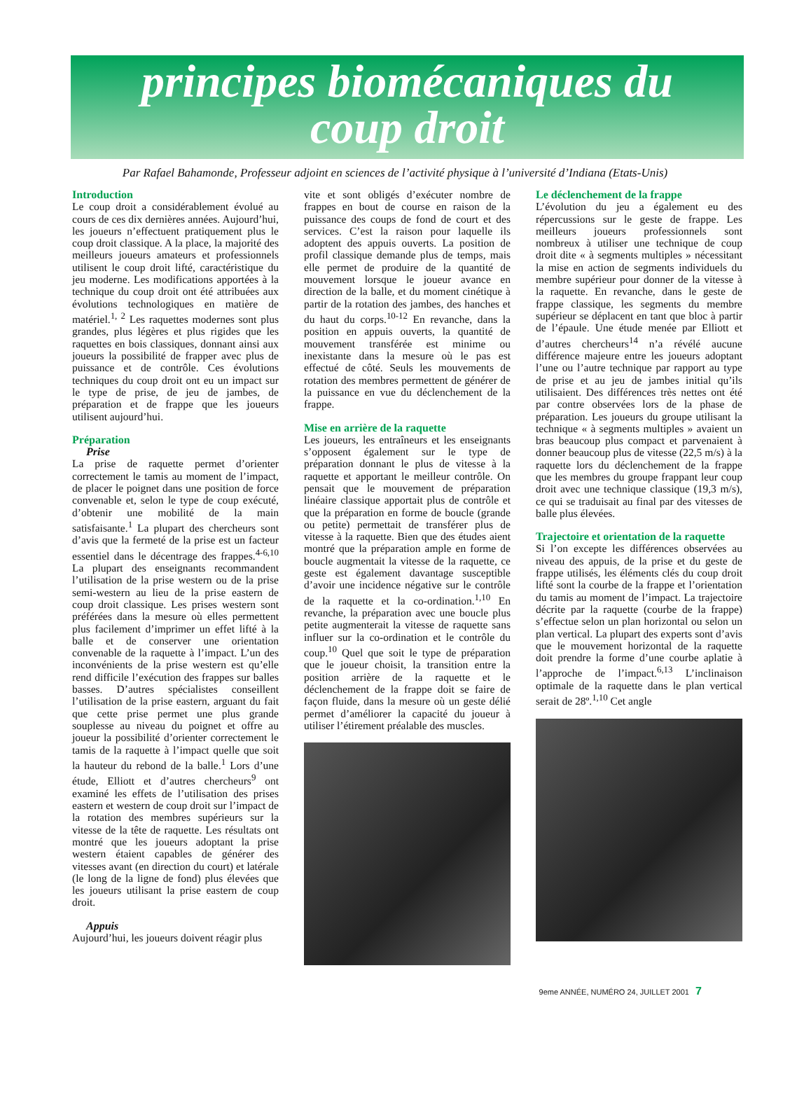principes biomécaniques du
coup droit
Par Rafael Bahamonde, Professeur adjoint en sciences de l’activité physique à l’université d’Indiana (Etats-Unis)
Introduction
Le coup droit a considérablement évolué au cours de ces dix dernières années. Aujourd’hui, les joueurs n’effectuent pratiquement plus le coup droit classique. A la place, la majorité des meilleurs joueurs amateurs et professionnels utilisent le coup droit lifté, caractéristique du jeu moderne. Les modifications apportées à la technique du coup droit ont été attribuées aux évolutions technologiques en matière de matériel.<sup>1, 2</sup> Les raquettes modernes sont plus grandes, plus légères et plus rigides que les raquettes en bois classiques, donnant ainsi aux joueurs la possibilité de frapper avec plus de puissance et de contrôle. Ces évolutions techniques du coup droit ont eu un impact sur le type de prise, de jeu de jambes, de préparation et de frappe que les joueurs utilisent aujourd’hui.
Préparation
Prise
La prise de raquette permet d’orienter correctement le tamis au moment de l’impact, de placer le poignet dans une position de force convenable et, selon le type de coup exécuté, d’obtenir une mobilité de la main satisfaisante.<sup>1</sup> La plupart des chercheurs sont d’avis que la fermeté de la prise est un facteur essentiel dans le décentrage des frappes.<sup>4-6,10</sup> La plupart des enseignants recommandent l’utilisation de la prise western ou de la prise semi-western au lieu de la prise eastern de coup droit classique. Les prises western sont préférées dans la mesure où elles permettent plus facilement d’imprimer un effet lifté à la balle et de conserver une orientation convenable de la raquette à l’impact. L’un des inconvénients de la prise western est qu’elle rend difficile l’exécution des frappes sur balles basses. D’autres spécialistes conseillent l’utilisation de la prise eastern, arguant du fait que cette prise permet une plus grande souplesse au niveau du poignet et offre au joueur la possibilité d’orienter correctement le tamis de la raquette à l’impact quelle que soit la hauteur du rebond de la balle.<sup>1</sup> Lors d’une étude, Elliott et d’autres chercheurs<sup>9</sup> ont examiné les effets de l’utilisation des prises eastern et western de coup droit sur l’impact de la rotation des membres supérieurs sur la vitesse de la tête de raquette. Les résultats ont montré que les joueurs adoptant la prise western étaient capables de générer des vitesses avant (en direction du court) et latérale (le long de la ligne de fond) plus élevées que les joueurs utilisant la prise eastern de coup droit.
Appuis
Aujourd’hui, les joueurs doivent réagir plus
vite et sont obligés d’exécuter nombre de frappes en bout de course en raison de la puissance des coups de fond de court et des services. C’est la raison pour laquelle ils adoptent des appuis ouverts. La position de profil classique demande plus de temps, mais elle permet de produire de la quantité de mouvement lorsque le joueur avance en direction de la balle, et du moment cinétique à partir de la rotation des jambes, des hanches et du haut du corps.<sup>10-12</sup> En revanche, dans la position en appuis ouverts, la quantité de mouvement transférée est minime ou inexistante dans la mesure où le pas est effectué de côté. Seuls les mouvements de rotation des membres permettent de générer de la puissance en vue du déclenchement de la frappe.
Mise en arrière de la raquette
Les joueurs, les entraîneurs et les enseignants s’opposent également sur le type de préparation donnant le plus de vitesse à la raquette et apportant le meilleur contrôle. On pensait que le mouvement de préparation linéaire classique apportait plus de contrôle et que la préparation en forme de boucle (grande ou petite) permettait de transférer plus de vitesse à la raquette. Bien que des études aient montré que la préparation ample en forme de boucle augmentait la vitesse de la raquette, ce geste est également davantage susceptible d’avoir une incidence négative sur le contrôle de la raquette et la co-ordination.<sup>1,10</sup> En revanche, la préparation avec une boucle plus petite augmenterait la vitesse de raquette sans influer sur la co-ordination et le contrôle du coup.<sup>10</sup> Quel que soit le type de préparation que le joueur choisit, la transition entre la position arrière de la raquette et le déclenchement de la frappe doit se faire de façon fluide, dans la mesure où un geste délié permet d’améliorer la capacité du joueur à utiliser l’étirement préalable des muscles.
Le déclenchement de la frappe
L’évolution du jeu a également eu des répercussions sur le geste de frappe. Les meilleurs joueurs professionnels sont nombreux à utiliser une technique de coup droit dite « à segments multiples » nécessitant la mise en action de segments individuels du membre supérieur pour donner de la vitesse à la raquette. En revanche, dans le geste de frappe classique, les segments du membre supérieur se déplacent en tant que bloc à partir de l’épaule. Une étude menée par Elliott et d’autres chercheurs<sup>14</sup> n’a révélé aucune différence majeure entre les joueurs adoptant l’une ou l’autre technique par rapport au type de prise et au jeu de jambes initial qu’ils utilisaient. Des différences très nettes ont été par contre observées lors de la phase de préparation. Les joueurs du groupe utilisant la technique « à segments multiples » avaient un bras beaucoup plus compact et parvenaient à donner beaucoup plus de vitesse (22,5 m/s) à la raquette lors du déclenchement de la frappe que les membres du groupe frappant leur coup droit avec une technique classique (19,3 m/s), ce qui se traduisait au final par des vitesses de balle plus élevées.
Trajectoire et orientation de la raquette
Si l’on excepte les différences observées au niveau des appuis, de la prise et du geste de frappe utilisés, les éléments clés du coup droit lifté sont la courbe de la frappe et l’orientation du tamis au moment de l’impact. La trajectoire décrite par la raquette (courbe de la frappe) s’effectue selon un plan horizontal ou selon un plan vertical. La plupart des experts sont d’avis que le mouvement horizontal de la raquette doit prendre la forme d’une courbe aplatie à l’approche de l’impact.<sup>6,13</sup> L’inclinaison optimale de la raquette dans le plan vertical serait de 28º.<sup>1,10</sup> Cet angle
9eme ANNÉE, NUMÉRO 24, JUILLET 2001 7